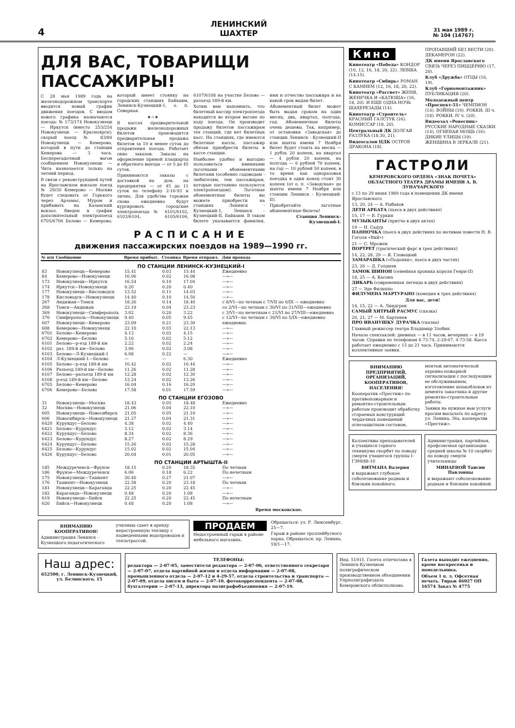4 ЛЕНИНСКИЙ
ШАХТЕР 31 мая 1989 г.
№ 104 (14767)
ДЛЯ ВАС, ТОВАРИЩИ ПАССАЖИРЫ!
С 28 мая 1989 года на железнодорожном транспорте вводится новый график движения поездов. С вводом нового графика назначаются поезда: № 173/174 Новокузнецк — Иркутск (вместо 253/254 Новокузнецк — Красноярск); скорый поезд № 83/84 Новокузнецк — Кемерово, который в пути до станции Кемерова — 3 часа. Беспересадочный вагон сообщением Новокузнецк — Чита назначается только на летний период.
В связи с реконструкцией путей на Ярославском вокзале поезд № 29/30 Кемерово — Москва будет следовать от Горького через Арзамас, Муром и прибывать на Казанский вокзал. Введен в график дополнительный электропоезд 6705/6706 Белово — Кемерово, который имеет стоянку на городских станциях Байкаим, Ленинск-Кузнецкий-1, о. п. Северная.
★☆★
В кассах предварительной продажи железнодорожных билетов производится предварительная продажа билетов за 10 и менее суток до отправления поезда. Работает окно заказов. Заказы на оформление прямой плацкарты и обратного выезда — от 5 до 45 суток.
Принимаются заказы с доставкой на дом, на предприятия — от 45 до 11 суток по телефону 2-16-93 и лично. Для удобства горожан снова ежедневно будут курсировать городские электропоезда № 6101/6102, 6103/6104, 6105/6106, 6107/6108 на участке Белово — разъезд 189-й км.
Хотим вам напомнить, что билетный кассир электропоезда находится во втором вагоне по ходу поезда. Он производит продажу билетов пассажирам тех станций, где нет билетных касс. На станциях, где имеются билетные кассы, пассажир обязан приобрести билеты в кассе станции.
Наиболее удобно и выгодно пользоваться именными льготными абонементными билетами (особенно садоводам - любителям, тем пассажирам, которые постоянно пользуются электропоездом). Льготные абонементные билеты вы можете приобрести на станциях Ленинск - Кузнецкий-1, Ленинск - Кузнецкий-II, Байкаим. В таком билете указывается фамилия, имя и отчество пассажира и на какой срок выдан билет.
Абонементный билет может быть выдан сроком на один месяц, два, квартал, полгода, год. Абонементные билеты очень дешевы. Так, например, от остановки «Заводская» до станции Ленинск - Кузнецкий-II или шахты имени 7 Ноября билет будет стоить на месяц — 1 рубль 20 копеек, на квартал — 4 рубля 20 копеек, на полгода — 6 рублей 70 копеек, на год — 10 рублей 50 копеек, в то время как одноразовая поездка в один конец стоит 30 копеек (от о. п. «Заводская» до шахты имени 7 Ноября или станции Ленинск - Кузнецкий-II).
Приобретайте льготные абонементные билеты!
Станция Ленинск-Кузнецкий-I.
РАСПИСАНИЕ
движения пассажирских поездов на 1989—1990 гг.
| № п/п | Сообщение | Время прибыт. | Стоянка | Время отправл. | Дни прохода |
| --- | --- | --- | --- | --- | --- |
| ПО СТАНЦИИ ЛЕНИНСК-КУЗНЕЦКИЙ-I | | | | | |
| 83 | Новокузнецк—Кемерово | 15.41 | 0.03 | 15.44 | Ежедневно |
| 84 | Кемерово—Новокузнецк | 16.06 | 0.02 | 16.08 | —»— |
| 173 | Новокузнецк—Иркутск | 16.54 | 0.10 | 17.04 | —»— |
| 174 | Иркутск—Новокузнецк | 0.20 | 0.20 | 0.40 | —»— |
| 177 | Новокузнецк—Кисловодск | 13.52 | 0.11 | 14.03 | —»— |
| 178 | Кисловодск—Новокузнецк | 14.40 | 0.10 | 14.50 | —»— |
| 267 | Андижан—Томск | 18.26 | 0.14 | 18.40 | с 8/VI—по четным с 7/VII по 6/IX — ежедневно |
| 268 | Томск—Андижан | 23.19 | 0.04 | 23.23 | со 2/VI—по четным с 30/VI по 31/VIII—ежедневно |
| 369 | Новокузнецк—Симферополь | 3.02 | 0.20 | 3.22 | с 3/VI—по нечетным с 21/VI по 27/VIII—ежедневно |
| 370 | Симферополь—Новокузнецк | 9.40 | 0.05 | 9.45 | с 12/VI—по четным с 30/VI по 5/IX—ежедневно |
| 607 | Новокузнецк—Кемерово | 23.09 | 0.21 | 23.30 | ежедневно |
| 608 | Кемерово—Новокузнецк | 22.10 | 0.03 | 22.13 | —»— |
| 6701 | Белово—Кемерово | 4.13 | 0.02 | 4.15 | —»— |
| 6702 | Кемерово—Белово | 5.10 | 0.02 | 5.12 | —»— |
| 6101 | Белово—р-езд 189-й км | 2.22 | 0.02 | 2.24 | —»— |
| 6102 | раз. 189-й км—Белово | 3.06 | 0.02 | 3.08 | —»— |
| 6103 | Белово—Л-Кузнецкий-1 | 6.08 | 0.22 | — | —»— |
| 6104 | Л-Кузнецкий-1—Белово | — | — | 6.30 | Ежедневно |
| 6105 | Белово—р-езд 189-й км | 10.42 | 0.02 | 10.44 | —»— |
| 6106 | Разъезд 189-й км—Белово | 11.26 | 0.02 | 11.28 | —»— |
| 6107 | Белово—разъезд 189-й км | 12.28 | 0.02 | 12.30 | —»— |
| 6108 | р-езд 189-й км—Белово | 13.24 | 0.02 | 13.26 | —»— |
| 6705 | Белово—Кемерово | 16.04 | 0.16 | 16.20 | —»— |
| 6706 | Кемерово—Белово | 17.58 | 0.01 | 17.59 | —»— |
| ПО СТАНЦИИ ЕГОЗОВО | | | | | |
| 31 | Новокузнецк—Москва | 18.43 | 0.05 | 18.48 | Ежедневно |
| 32 | Москва—Новокузнецк | 21.06 | 0.04 | 22.10 | —»— |
| 605 | Новокузнецк—Новосибирск | 21.05 | 0.05 | 21.10 | —»— |
| 606 | Новосибирск—Новокузнецк | 21.27 | 0.04 | 21.31 | —»— |
| 6420 | Курундус—Белово | 4.38 | 0.02 | 4.40 | —»— |
| 6421 | Белово—Курундус | 3.12 | 0.02 | 3.14 | —»— |
| 6422 | Курундус—Белово | 8.34 | 0.02 | 8.36 | —»— |
| 6423 | Белово—Курундус | 8.27 | 0.02 | 8.29 | —»— |
| 6424 | Курундус—Белово | 15.26 | 0.02 | 15.28 | —»— |
| 6425 | Белово—Курундус | 15.02 | 0.02 | 15.04 | —»— |
| 6426 | Курундус—Белово | 20.04 | 0.01 | 20.05 | —»— |
| ПО СТАНЦИИ АРТЫШТА-II | | | | | |
| 185 | Междуреченск—Фрунзе | 18.15 | 0.20 | 18.35 | По четным |
| 186 | Фрунзе—Междуреченск | 6.06 | 0.18 | 6.22 | По нечетным |
| 175 | Новокузнецк—Ташкент | 20.40 | 0.27 | 21.07 | —»— |
| 176 | Ташкент—Новокузнецк | 22.58 | 0.20 | 23.18 | По четным |
| 181 | Новокузнецк—Караганда | 22.25 | 0.20 | 22.45 | —»— |
| 182 | Караганда—Новокузнецк | 0.48 | 0.20 | 1.08 | —»— |
| 619 | Новокузнецк—Бийск | 22.25 | 0.20 | 22.45 | По нечетным |
| 620 | Бийск—Новокузнецк | 0.48 | 0.20 | 1.08 | —»— |
Время московское.
ВНИМАНИЮ КООПЕРАТИВОВ!
Администрация Ленинск - Кузнецкого педагогического училища сдает в аренду недостроенную теплицу с подведенными водопроводом и теплотрассой.
ПРОДАЕМ
Недостроенный гараж в районе мебельного магазина. Обращаться: ул. Р. Люксембург, 25—7.
Гараж в районе троллейбусного парка. Обращаться: пр. Ленина, 59/1—17.
Кино
Кинотеатр «Победа» КОНДОР (10, 12, 16, 18, 20, 22). ЛЕВША (14.15).
Кинотеатр «Сибирь» РОМАН С КАМНЕМ (12, 16, 18, 20, 22).
Кинотеатр «Рассвет» ЖЕНЯ, ЖЕНЕЧКА И «КАТЮША» (16, 18, 20). И ЕЩЕ ОДНА НОЧЬ ШАХЕРЕЗАДЫ (14).
Кинотеатр «Строитель» КРАСНЫЙ ГАЛСТУК (16). КОМИССАР (18, 20).
Центральный ДК ДОЛГАЯ РАЗЛУКА (18.30, 21).
Видеосалон ЦДК ОСТРОВ ДРАКОНА (18).
ПРОПАВШИЙ БЕЗ ВЕСТИ (20). ДЕКАМЕРОН (22).
ДК имени Ярославского СВЯЗЬ ЧЕРЕЗ ПИЦЦЕРИЮ (17, 20).
Клуб «Дружба» ОТЦЫ (16, 19).
Клуб «Горномонтажник» ПУБЛИКАЦИЯ (20).
Молодежный центр «Проспект-51» ЧЕМПИОН (14). ВОЙНЫ (16). РОККИ, III ч. (18). РОККИ, IV ч. (20).
Видеозал «Ровесник» РУССКИЕ НАРОДНЫЕ СКАЗКИ (14). ОГНЕВАЯ МОЩЬ (16). ДИКИЕ УЛИЦЫ (19). ЖЕНЩИНА В ЗЕРКАЛЕ (21).
ГАСТРОЛИ
КЕМЕРОВСКОГО ОРДЕНА «ЗНАК ПОЧЕТА» ОБЛАСТНОГО ТЕАТРА ДРАМЫ ИМЕНИ А. В. ЛУНАЧАРСКОГО
с 13 по 29 июня 1989 года в помещении ДК имени Ярославского
13, 20, 24 — А. Рыбаков
ДЕТИ АРБАТА (пьеса в двух действиях)
15, 17 — В. Гуркин
МУЗЫКАНТЫ (притча в двух актах)
19 — Н. Садур
ПАННОЧКА (пьеса в двух действиях по мотивам повести Н. В. Гоголя «Вий»)
21 — С. Мрожек
ПОРТРЕТ (трагический фарс в трех действиях)
14, 22, 28, 29 — Я. Гловацкий
ЗАМАРАШКА («Подонки», пьеса в двух частях)
23, 26 — Д. Голдмэн
ЗАМОК ШИНОН (семейная хроника короля Генри-II)
18, 25 — А. Касона
ДИКАРЬ (современная легенда в двух действиях)
27 — Эде Филиппо
ФИЛУМЕНА МАРТУРАНО (комедия в трех действиях)
Для вас, дети!
14, 15, 22 — А. Линдгрен
САМЫЙ ХИТРЫЙ РАСМУС (сказка)
20, 21, 27 — М. Бартенев
ПРО ИВАНУШКУ ДУРАЧКА (сказка)
Главный режиссер театра Владимир Злобин.
Начало спектаклей: дневных — в 11 часов, вечерних — в 19 часов. Справки по телефонам 4-73-74, 2-29-07, 4-73-58. Касса работает ежедневно с 15 до 21 часа. Принимаются коллективные заявки.
ВНИМАНИЮ ПРЕДПРИЯТИЙ, ОРГАНИЗАЦИЙ, КООПЕРАТИВОВ, НАСЕЛЕНИЯ!
Кооператив «Престиж» по противопожарным и ремонтно-строительным работам производит обработку сгораемых конструкций чердачных помещений огнезащитным составом, монтаж автоматической охранно-пожарной сигнализации с последующим ее обслуживанием, изготовление шлакоблоков из цемента заказчика и другие ремонтно-строительные работы.
Заявки на нужные вам услуги просим высылать по адресу: ул. Ленина, 36а, кооператив «Престиж».
Коллективы преподавателей и учащихся горного техникума скорбят по поводу смерти учащегося группы I-ГЭМ/88-10
ВИТМАНА Валерия
и выражают глубокое соболезнование родным и близким покойного.
Администрация, партийная, профсоюзная организации средней школы № 10 скорбят по поводу смерти учительницы
МИНАЕВОЙ Таисии Павловны
и выражают соболезнование родным и близким покойной.
Наш адрес:
652500, г. Ленинск-Кузнецкий, ул. Белинского, 15
ТЕЛЕФОНЫ:
редактора — 2-07-05, заместителя редактора — 2-07-06, ответственного секретаря — 2-07-07, отдела партийной жизни и отдела информации — 2-07-08, промышленного отдела — 2-07-12 и 4-29-57, отдела строительства и транспорта — 2-07-09, отдела писем и быта — 2-07-10, фотокорреспондента — 2-07-08, бухгалтерии — 2-07-13, директора полиграфобъединения — 2-07-19.
Инд. 51915. Газета отпечатана в Ленинск-Кузнецком полиграфическом производственном объединении Упрполиграфиздата Кемеровского облисполкома.
Газета выходит ежедневно, кроме воскресенья и понедельника.
Объем 1 п. л. Офсетная печать. Тираж 46027 ОП 16574 Заказ № 4775